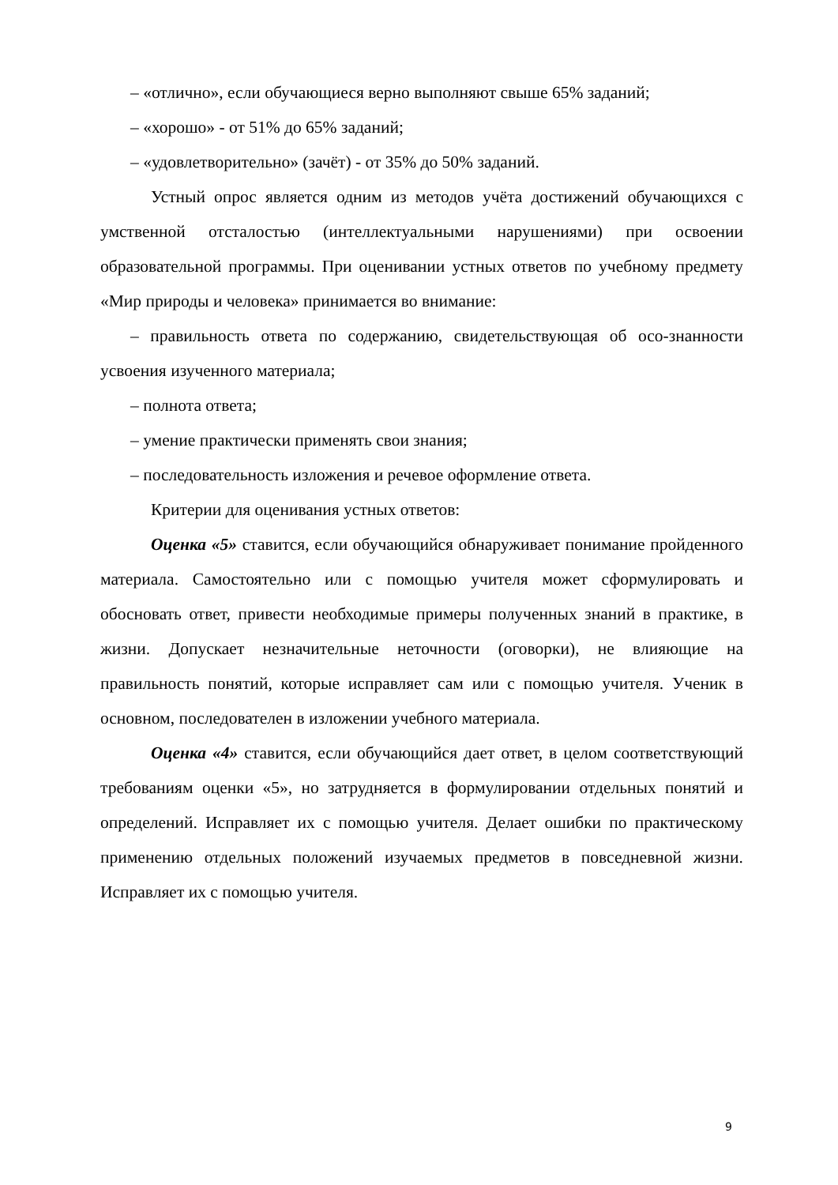– «отлично», если обучающиеся верно выполняют свыше 65% заданий;
– «хорошо» - от 51% до 65% заданий;
– «удовлетворительно» (зачёт) - от 35% до 50% заданий.
Устный опрос является одним из методов учёта достижений обучающихся с умственной отсталостью (интеллектуальными нарушениями) при освоении образовательной программы. При оценивании устных ответов по учебному предмету «Мир природы и человека» принимается во внимание:
– правильность ответа по содержанию, свидетельствующая об осо-знанности усвоения изученного материала;
– полнота ответа;
– умение практически применять свои знания;
– последовательность изложения и речевое оформление ответа.
Критерии для оценивания устных ответов:
Оценка «5» ставится, если обучающийся обнаруживает понимание пройденного материала. Самостоятельно или с помощью учителя может сформулировать и обосновать ответ, привести необходимые примеры полученных знаний в практике, в жизни. Допускает незначительные неточности (оговорки), не влияющие на правильность понятий, которые исправляет сам или с помощью учителя. Ученик в основном, последователен в изложении учебного материала.
Оценка «4» ставится, если обучающийся дает ответ, в целом соответствующий требованиям оценки «5», но затрудняется в формулировании отдельных понятий и определений. Исправляет их с помощью учителя. Делает ошибки по практическому применению отдельных положений изучаемых предметов в повседневной жизни. Исправляет их с помощью учителя.
9